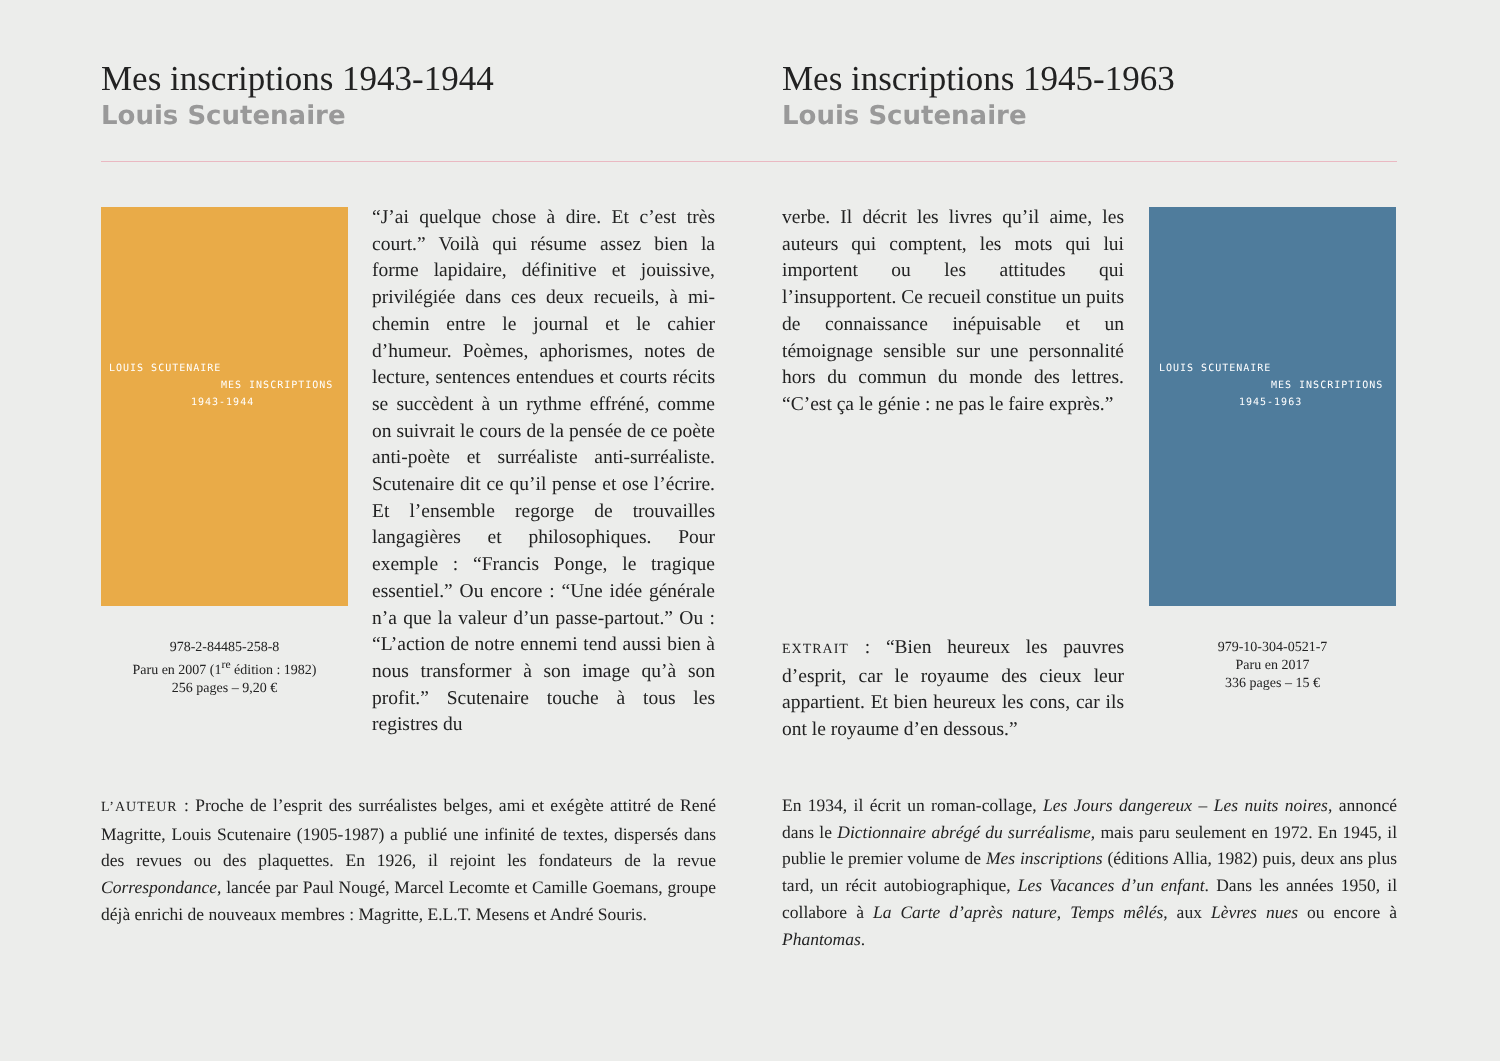Mes inscriptions 1943-1944
Louis Scutenaire
Mes inscriptions 1945-1963
Louis Scutenaire
LOUIS SCUTENAIRE
MES INSCRIPTIONS
1943-1944
978-2-84485-258-8
Paru en 2007 (1<sup>re</sup> édition : 1982)
256 pages – 9,20 €
“J’ai quelque chose à dire. Et c’est très court.” Voilà qui résume assez bien la forme lapidaire, définitive et jouissive, privilégiée dans ces deux recueils, à mi-chemin entre le journal et le cahier d’humeur. Poèmes, aphorismes, notes de lecture, sentences entendues et courts récits se succèdent à un rythme effréné, comme on suivrait le cours de la pensée de ce poète anti-poète et surréaliste anti-surréaliste. Scutenaire dit ce qu’il pense et ose l’écrire. Et l’ensemble regorge de trouvailles langagières et philosophiques. Pour exemple : “Francis Ponge, le tragique essentiel.” Ou encore : “Une idée générale n’a que la valeur d’un passe-partout.” Ou : “L’action de notre ennemi tend aussi bien à nous transformer à son image qu’à son profit.” Scutenaire touche à tous les registres du
verbe. Il décrit les livres qu’il aime, les auteurs qui comptent, les mots qui lui importent ou les attitudes qui l’insupportent. Ce recueil constitue un puits de connaissance inépuisable et un témoignage sensible sur une personnalité hors du commun du monde des lettres. “C’est ça le génie : ne pas le faire exprès.”
EXTRAIT : “Bien heureux les pauvres d’esprit, car le royaume des cieux leur appartient. Et bien heureux les cons, car ils ont le royaume d’en dessous.”
LOUIS SCUTENAIRE
MES INSCRIPTIONS
1945-1963
979-10-304-0521-7
Paru en 2017
336 pages – 15 €
L’AUTEUR : Proche de l’esprit des surréalistes belges, ami et exégète attitré de René Magritte, Louis Scutenaire (1905-1987) a publié une infinité de textes, dispersés dans des revues ou des plaquettes. En 1926, il rejoint les fondateurs de la revue Correspondance, lancée par Paul Nougé, Marcel Lecomte et Camille Goemans, groupe déjà enrichi de nouveaux membres : Magritte, E.L.T. Mesens et André Souris.
En 1934, il écrit un roman-collage, Les Jours dangereux – Les nuits noires, annoncé dans le Dictionnaire abrégé du surréalisme, mais paru seulement en 1972. En 1945, il publie le premier volume de Mes inscriptions (éditions Allia, 1982) puis, deux ans plus tard, un récit autobiographique, Les Vacances d’un enfant. Dans les années 1950, il collabore à La Carte d’après nature, Temps mêlés, aux Lèvres nues ou encore à Phantomas.